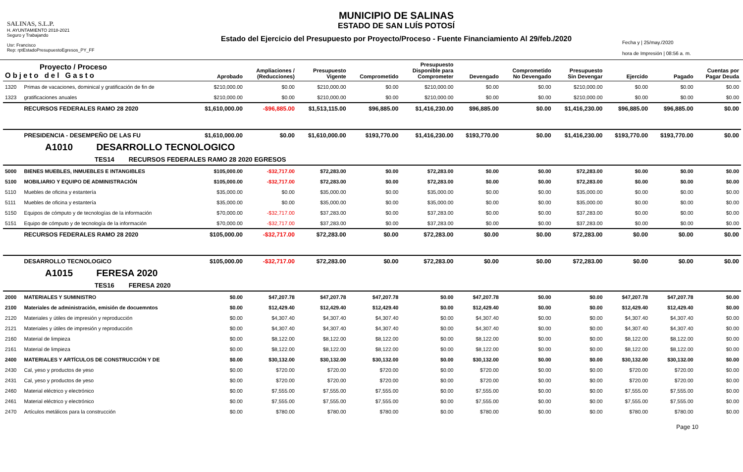SALINAS, S.L.P.
H. AYUNTAMIENTO 2018-2021
Seguro y Trabajando
Usr: Francisco
Rep: rptEstadoPresupuestoEgresos_PY_FF
MUNICIPIO DE SALINAS
ESTADO DE SAN LUÍS POTOSÍ
Estado del Ejercicio del Presupuesto por Proyecto/Proceso - Fuente Financiamiento Al 29/feb./2020
Fecha y | 25/may./2020
hora de Impresión | 08:56 a. m.
| Proyecto / Proceso Objeto del Gasto | | Aprobado | Ampliaciones / (Reducciones) | Presupuesto Vigente | Comprometido | Presupuesto Disponible para Comprometer | Devengado | Comprometido No Devengado | Presupuesto Sin Devengar | Ejercido | Pagado | Cuentas por Pagar Deuda |
| --- | --- | --- | --- | --- | --- | --- | --- | --- | --- | --- | --- | --- |
| 1320 | Primas de vacaciones, dominical y gratificación de fin de | $210,000.00 | $0.00 | $210,000.00 | $0.00 | $210,000.00 | $0.00 | $0.00 | $210,000.00 | $0.00 | $0.00 | $0.00 |
| 1323 | gratificaciones anuales | $210,000.00 | $0.00 | $210,000.00 | $0.00 | $210,000.00 | $0.00 | $0.00 | $210,000.00 | $0.00 | $0.00 | $0.00 |
| | RECURSOS FEDERALES RAMO 28 2020 | $1,610,000.00 | -$96,885.00 | $1,513,115.00 | $96,885.00 | $1,416,230.00 | $96,885.00 | $0.00 | $1,416,230.00 | $96,885.00 | $96,885.00 | $0.00 |
| | PRESIDENCIA - DESEMPEÑO DE LAS FU | $1,610,000.00 | $0.00 | $1,610,000.00 | $193,770.00 | $1,416,230.00 | $193,770.00 | $0.00 | $1,416,230.00 | $193,770.00 | $193,770.00 | $0.00 |
| A1010 DESARROLLO TECNOLOGICO | | | | | | | | | | | | |
| TES14 RECURSOS FEDERALES RAMO 28 2020 EGRESOS | | | | | | | | | | | | |
| 5000 | BIENES MUEBLES, INMUEBLES E INTANGIBLES | $105,000.00 | -$32,717.00 | $72,283.00 | $0.00 | $72,283.00 | $0.00 | $0.00 | $72,283.00 | $0.00 | $0.00 | $0.00 |
| 5100 | MOBILIARIO Y EQUIPO DE ADMINISTRACIÓN | $105,000.00 | -$32,717.00 | $72,283.00 | $0.00 | $72,283.00 | $0.00 | $0.00 | $72,283.00 | $0.00 | $0.00 | $0.00 |
| 5110 | Muebles de oficina y estantería | $35,000.00 | $0.00 | $35,000.00 | $0.00 | $35,000.00 | $0.00 | $0.00 | $35,000.00 | $0.00 | $0.00 | $0.00 |
| 5111 | Muebles de oficina y estantería | $35,000.00 | $0.00 | $35,000.00 | $0.00 | $35,000.00 | $0.00 | $0.00 | $35,000.00 | $0.00 | $0.00 | $0.00 |
| 5150 | Equipos de cómputo y de tecnologías de la información | $70,000.00 | -$32,717.00 | $37,283.00 | $0.00 | $37,283.00 | $0.00 | $0.00 | $37,283.00 | $0.00 | $0.00 | $0.00 |
| 5151 | Equipo de cómputo y de tecnología de la información | $70,000.00 | -$32,717.00 | $37,283.00 | $0.00 | $37,283.00 | $0.00 | $0.00 | $37,283.00 | $0.00 | $0.00 | $0.00 |
| | RECURSOS FEDERALES RAMO 28 2020 | $105,000.00 | -$32,717.00 | $72,283.00 | $0.00 | $72,283.00 | $0.00 | $0.00 | $72,283.00 | $0.00 | $0.00 | $0.00 |
| | DESARROLLO TECNOLOGICO | $105,000.00 | -$32,717.00 | $72,283.00 | $0.00 | $72,283.00 | $0.00 | $0.00 | $72,283.00 | $0.00 | $0.00 | $0.00 |
| A1015 FERESA 2020 | | | | | | | | | | | | |
| TES16 FERESA 2020 | | | | | | | | | | | | |
| 2000 | MATERIALES Y SUMINISTRO | $0.00 | $47,207.78 | $47,207.78 | $47,207.78 | $0.00 | $47,207.78 | $0.00 | $0.00 | $47,207.78 | $47,207.78 | $0.00 |
| 2100 | Materiales de administración, emisión de docuemntos | $0.00 | $12,429.40 | $12,429.40 | $12,429.40 | $0.00 | $12,429.40 | $0.00 | $0.00 | $12,429.40 | $12,429.40 | $0.00 |
| 2120 | Materiales y útiles de impresión y reproducción | $0.00 | $4,307.40 | $4,307.40 | $4,307.40 | $0.00 | $4,307.40 | $0.00 | $0.00 | $4,307.40 | $4,307.40 | $0.00 |
| 2121 | Materiales y útiles de impresión y reproducción | $0.00 | $4,307.40 | $4,307.40 | $4,307.40 | $0.00 | $4,307.40 | $0.00 | $0.00 | $4,307.40 | $4,307.40 | $0.00 |
| 2160 | Material de limpieza | $0.00 | $8,122.00 | $8,122.00 | $8,122.00 | $0.00 | $8,122.00 | $0.00 | $0.00 | $8,122.00 | $8,122.00 | $0.00 |
| 2161 | Material de limpieza | $0.00 | $8,122.00 | $8,122.00 | $8,122.00 | $0.00 | $8,122.00 | $0.00 | $0.00 | $8,122.00 | $8,122.00 | $0.00 |
| 2400 | MATERIALES Y ARTÍCULOS DE CONSTRUCCIÓN Y DE | $0.00 | $30,132.00 | $30,132.00 | $30,132.00 | $0.00 | $30,132.00 | $0.00 | $0.00 | $30,132.00 | $30,132.00 | $0.00 |
| 2430 | Cal, yeso y productos de yeso | $0.00 | $720.00 | $720.00 | $720.00 | $0.00 | $720.00 | $0.00 | $0.00 | $720.00 | $720.00 | $0.00 |
| 2431 | Cal, yeso y productos de yeso | $0.00 | $720.00 | $720.00 | $720.00 | $0.00 | $720.00 | $0.00 | $0.00 | $720.00 | $720.00 | $0.00 |
| 2460 | Material eléctrico y electrónico | $0.00 | $7,555.00 | $7,555.00 | $7,555.00 | $0.00 | $7,555.00 | $0.00 | $0.00 | $7,555.00 | $7,555.00 | $0.00 |
| 2461 | Material eléctrico y electrónico | $0.00 | $7,555.00 | $7,555.00 | $7,555.00 | $0.00 | $7,555.00 | $0.00 | $0.00 | $7,555.00 | $7,555.00 | $0.00 |
| 2470 | Artículos metálicos para la construcción | $0.00 | $780.00 | $780.00 | $780.00 | $0.00 | $780.00 | $0.00 | $0.00 | $780.00 | $780.00 | $0.00 |
Page 10